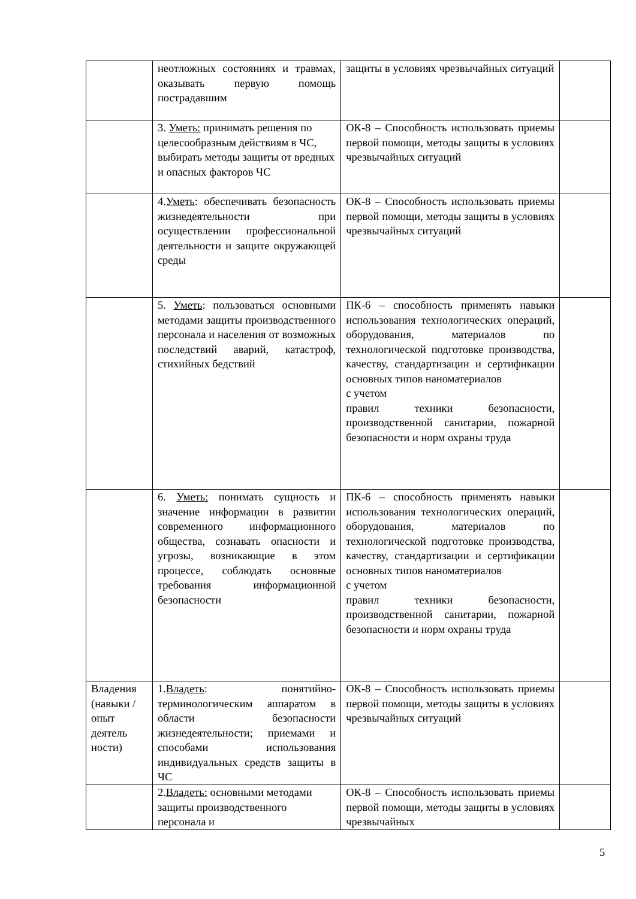| | неотложных состояниях и травмах, оказывать первую помощь пострадавшим | защиты в условиях чрезвычайных ситуаций | |
| | 3. Уметь: принимать решения по целесообразным действиям в ЧС, выбирать методы защиты от вредных и опасных факторов ЧС | ОК-8 – Способность использовать приемы первой помощи, методы защиты в условиях чрезвычайных ситуаций | |
| | 4. Уметь : обеспечивать безопасность жизнедеятельности при осуществлении профессиональной деятельности и защите окружающей среды | ОК-8 – Способность использовать приемы первой помощи, методы защиты в условиях чрезвычайных ситуаций | |
| | 5. Уметь : пользоваться основными методами защиты производственного персонала и населения от возможных последствий аварий, катастроф, стихийных бедствий | ПК-6 – способность применять навыки использования технологических операций, оборудования, материалов по технологической подготовке производства, качеству, стандартизации и сертификации основных типов наноматериалов с учетом правил техники безопасности, производственной санитарии, пожарной безопасности и норм охраны труда | |
| | 6. Уметь: понимать сущность и значение информации в развитии современного информационного общества, сознавать опасности и угрозы, возникающие в этом процессе, соблюдать основные требования информационной безопасности | ПК-6 – способность применять навыки использования технологических операций, оборудования, материалов по технологической подготовке производства, качеству, стандартизации и сертификации основных типов наноматериалов с учетом правил техники безопасности, производственной санитарии, пожарной безопасности и норм охраны труда | |
| Владения (навыки / опыт деятель ности) | 1. Владеть : понятийно-терминологическим аппаратом в области безопасности жизнедеятельности; приемами и способами использования индивидуальных средств защиты в ЧС | ОК-8 – Способность использовать приемы первой помощи, методы защиты в условиях чрезвычайных ситуаций | |
| | 2. Владеть: основными методами защиты производственного персонала и | ОК-8 – Способность использовать приемы первой помощи, методы защиты в условиях чрезвычайных | |
5